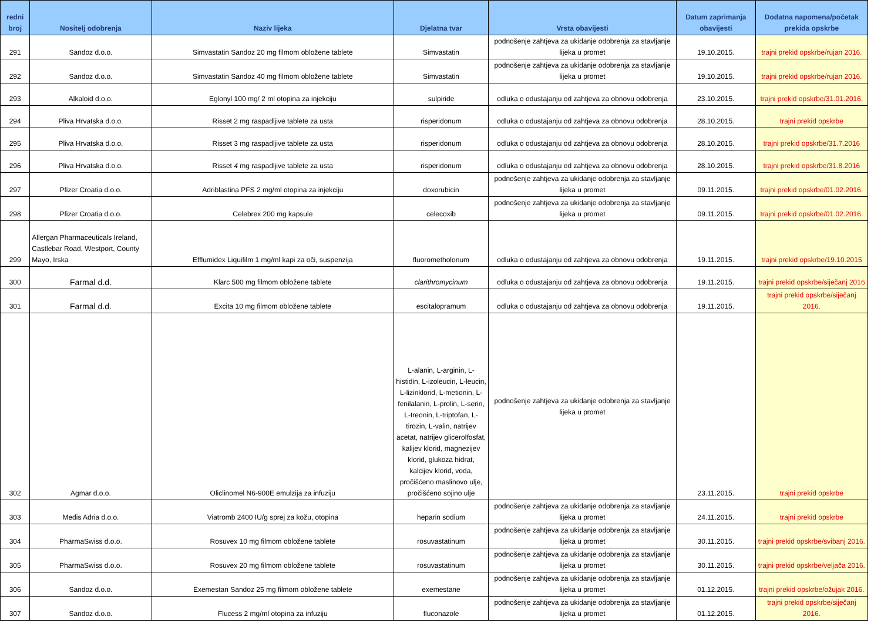| redni broj | Nositelj odobrenja | Naziv lijeka | Djelatna tvar | Vrsta obavijesti | Datum zaprimanja obavijesti | Dodatna napomena/početak prekida opskrbe |
| --- | --- | --- | --- | --- | --- | --- |
| 291 | Sandoz d.o.o. | Simvastatin Sandoz 20 mg filmom obložene tablete | Simvastatin | podnošenje zahtjeva za ukidanje odobrenja za stavljanje lijeka u promet | 19.10.2015. | trajni prekid opskrbe/rujan 2016. |
| 292 | Sandoz d.o.o. | Simvastatin Sandoz 40 mg filmom obložene tablete | Simvastatin | podnošenje zahtjeva za ukidanje odobrenja za stavljanje lijeka u promet | 19.10.2015. | trajni prekid opskrbe/rujan 2016. |
| 293 | Alkaloid d.o.o. | Eglonyl 100 mg/ 2 ml otopina za injekciju | sulpiride | odluka o odustajanju od zahtjeva za obnovu odobrenja | 23.10.2015. | trajni prekid opskrbe/31.01.2016. |
| 294 | Pliva Hrvatska d.o.o. | Risset 2 mg raspadljive tablete za usta | risperidonum | odluka o odustajanju od zahtjeva za obnovu odobrenja | 28.10.2015. | trajni prekid opskrbe |
| 295 | Pliva Hrvatska d.o.o. | Risset 3 mg raspadljive tablete za usta | risperidonum | odluka o odustajanju od zahtjeva za obnovu odobrenja | 28.10.2015. | trajni prekid opskrbe/31.7.2016 |
| 296 | Pliva Hrvatska d.o.o. | Risset 4 mg raspadljive tablete za usta | risperidonum | odluka o odustajanju od zahtjeva za obnovu odobrenja | 28.10.2015. | trajni prekid opskrbe/31.8.2016 |
| 297 | Pfizer Croatia d.o.o. | Adriblastina PFS 2 mg/ml otopina za injekciju | doxorubicin | podnošenje zahtjeva za ukidanje odobrenja za stavljanje lijeka u promet | 09.11.2015. | trajni prekid opskrbe/01.02.2016. |
| 298 | Pfizer Croatia d.o.o. | Celebrex 200 mg kapsule | celecoxib | podnošenje zahtjeva za ukidanje odobrenja za stavljanje lijeka u promet | 09.11.2015. | trajni prekid opskrbe/01.02.2016. |
| 299 | Allergan Pharmaceuticals Ireland, Castlebar Road, Westport, County Mayo, Irska | Efflumidex Liquifilm 1 mg/ml kapi za oči, suspenzija | fluorometholonum | odluka o odustajanju od zahtjeva za obnovu odobrenja | 19.11.2015. | trajni prekid opskrbe/19.10.2015 |
| 300 | Farmal d.d. | Klarc 500 mg filmom obložene tablete | clarithromycinum | odluka o odustajanju od zahtjeva za obnovu odobrenja | 19.11.2015. | trajni prekid opskrbe/siječanj 2016 |
| 301 | Farmal d.d. | Excita 10 mg filmom obložene tablete | escitalopramum | odluka o odustajanju od zahtjeva za obnovu odobrenja | 19.11.2015. | trajni prekid opskrbe/siječanj 2016. |
| 302 | Agmar d.o.o. | Oliclinomel N6-900E emulzija za infuziju | L-alanin, L-arginin, L-histidin, L-izoleucin, L-leucin, L-lizinklorid, L-metionin, L-fenilalanin, L-prolin, L-serin, L-treonin, L-triptofan, L-tirozin, L-valin, natrijev acetat, natrijev glicerolfosfat, kalijev klorid, magnezijev klorid, glukoza hidrat, kalcijev klorid, voda, pročišćeno maslinovo ulje, pročišćeno sojino ulje | podnošenje zahtjeva za ukidanje odobrenja za stavljanje lijeka u promet | 23.11.2015. | trajni prekid opskrbe |
| 303 | Medis Adria d.o.o. | Viatromb 2400 IU/g sprej za kožu, otopina | heparin sodium | podnošenje zahtjeva za ukidanje odobrenja za stavljanje lijeka u promet | 24.11.2015. | trajni prekid opskrbe |
| 304 | PharmaSwiss d.o.o. | Rosuvex 10 mg filmom obložene tablete | rosuvastatinum | podnošenje zahtjeva za ukidanje odobrenja za stavljanje lijeka u promet | 30.11.2015. | trajni prekid opskrbe/svibanj 2016. |
| 305 | PharmaSwiss d.o.o. | Rosuvex 20 mg filmom obložene tablete | rosuvastatinum | podnošenje zahtjeva za ukidanje odobrenja za stavljanje lijeka u promet | 30.11.2015. | trajni prekid opskrbe/veljača 2016. |
| 306 | Sandoz d.o.o. | Exemestan Sandoz 25 mg filmom obložene tablete | exemestane | podnošenje zahtjeva za ukidanje odobrenja za stavljanje lijeka u promet | 01.12.2015. | trajni prekid opskrbe/ožujak 2016. |
| 307 | Sandoz d.o.o. | Flucess 2 mg/ml otopina za infuziju | fluconazole | podnošenje zahtjeva za ukidanje odobrenja za stavljanje lijeka u promet | 01.12.2015. | trajni prekid opskrbe/siječanj 2016. |